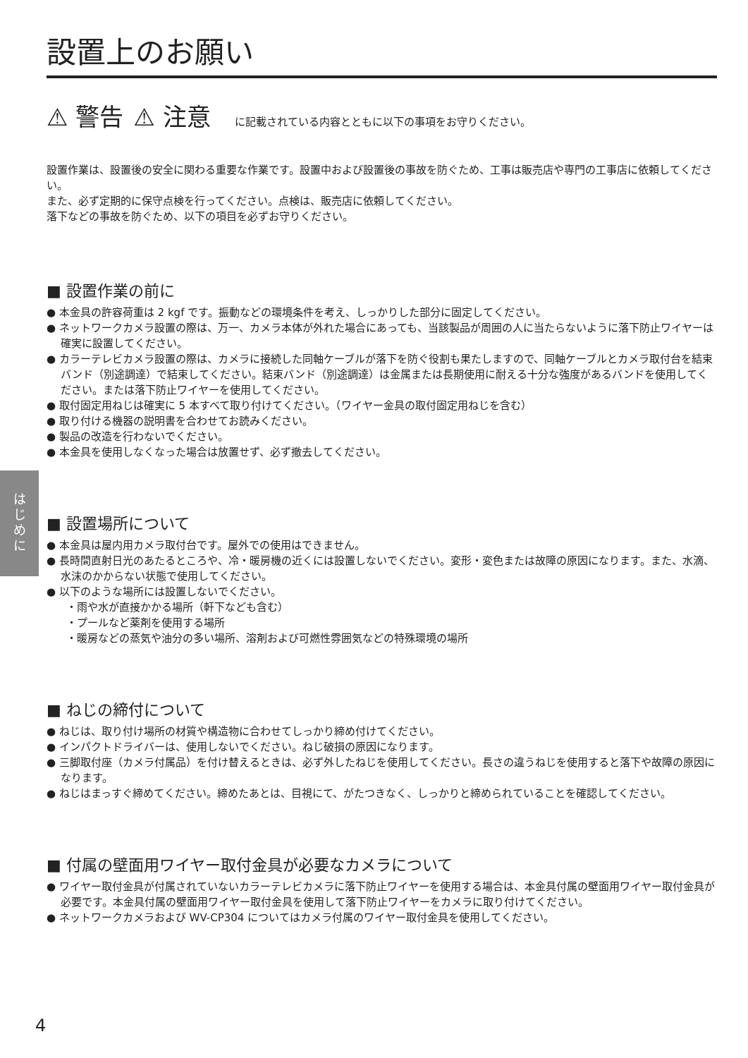は
じ
め
に
設置上のお願い
⚠ 警告 ⚠ 注意 に記載されている内容とともに以下の事項をお守りください。
設置作業は、設置後の安全に関わる重要な作業です。設置中および設置後の事故を防ぐため、工事は販売店や専門の工事店に依頼してください。
また、必ず定期的に保守点検を行ってください。点検は、販売店に依頼してください。
落下などの事故を防ぐため、以下の項目を必ずお守りください。
■ 設置作業の前に
● 本金具の許容荷重は 2 kgf です。振動などの環境条件を考え、しっかりした部分に固定してください。
● ネットワークカメラ設置の際は、万一、カメラ本体が外れた場合にあっても、当該製品が周囲の人に当たらないように落下防止ワイヤーは確実に設置してください。
● カラーテレビカメラ設置の際は、カメラに接続した同軸ケーブルが落下を防ぐ役割も果たしますので、同軸ケーブルとカメラ取付台を結束バンド（別途調達）で結束してください。結束バンド（別途調達）は金属または長期使用に耐える十分な強度があるバンドを使用してください。または落下防止ワイヤーを使用してください。
● 取付固定用ねじは確実に 5 本すべて取り付けてください。（ワイヤー金具の取付固定用ねじを含む）
● 取り付ける機器の説明書を合わせてお読みください。
● 製品の改造を行わないでください。
● 本金具を使用しなくなった場合は放置せず、必ず撤去してください。
■ 設置場所について
● 本金具は屋内用カメラ取付台です。屋外での使用はできません。
● 長時間直射日光のあたるところや、冷・暖房機の近くには設置しないでください。変形・変色または故障の原因になります。また、水滴、水沫のかからない状態で使用してください。
● 以下のような場所には設置しないでください。
・雨や水が直接かかる場所（軒下なども含む）
・プールなど薬剤を使用する場所
・暖房などの蒸気や油分の多い場所、溶剤および可燃性雰囲気などの特殊環境の場所
■ ねじの締付について
● ねじは、取り付け場所の材質や構造物に合わせてしっかり締め付けてください。
● インパクトドライバーは、使用しないでください。ねじ破損の原因になります。
● 三脚取付座（カメラ付属品）を付け替えるときは、必ず外したねじを使用してください。長さの違うねじを使用すると落下や故障の原因になります。
● ねじはまっすぐ締めてください。締めたあとは、目視にて、がたつきなく、しっかりと締められていることを確認してください。
■ 付属の壁面用ワイヤー取付金具が必要なカメラについて
● ワイヤー取付金具が付属されていないカラーテレビカメラに落下防止ワイヤーを使用する場合は、本金具付属の壁面用ワイヤー取付金具が必要です。本金具付属の壁面用ワイヤー取付金具を使用して落下防止ワイヤーをカメラに取り付けてください。
● ネットワークカメラおよび WV-CP304 についてはカメラ付属のワイヤー取付金具を使用してください。
4